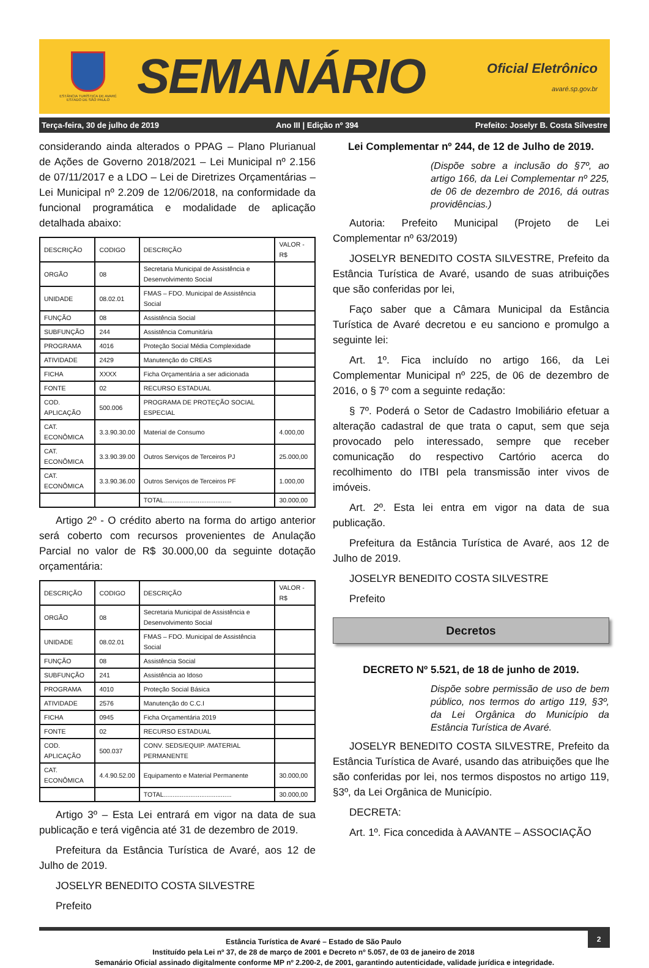ESTÂNCIA TURÍSTICA DE AVARÉ
ESTADO DE SÃO PAULO
SEMANÁRIO
Oficial Eletrônico
avaré.sp.gov.br
Terça-feira, 30 de julho de 2019 Ano III | Edição nº 394 Prefeito: Joselyr B. Costa Silvestre
considerando ainda alterados o PPAG – Plano Plurianual de Ações de Governo 2018/2021 – Lei Municipal nº 2.156 de 07/11/2017 e a LDO – Lei de Diretrizes Orçamentárias – Lei Municipal nº 2.209 de 12/06/2018, na conformidade da funcional programática e modalidade de aplicação detalhada abaixo:
| DESCRIÇÃO | CODIGO | DESCRIÇÃO | VALOR - R$ |
| ORGÃO | 08 | Secretaria Municipal de Assistência e Desenvolvimento Social | |
| UNIDADE | 08.02.01 | FMAS – FDO. Municipal de Assistência Social | |
| FUNÇÃO | 08 | Assistência Social | |
| SUBFUNÇÃO | 244 | Assistência Comunitária | |
| PROGRAMA | 4016 | Proteção Social Média Complexidade | |
| ATIVIDADE | 2429 | Manutenção do CREAS | |
| FICHA | XXXX | Ficha Orçamentária a ser adicionada | |
| FONTE | 02 | RECURSO ESTADUAL | |
| COD. APLICAÇÃO | 500.006 | PROGRAMA DE PROTEÇÃO SOCIAL ESPECIAL | |
| CAT. ECONÔMICA | 3.3.90.30.00 | Material de Consumo | 4.000,00 |
| CAT. ECONÔMICA | 3.3.90.39.00 | Outros Serviços de Terceiros PJ | 25.000,00 |
| CAT. ECONÔMICA | 3.3.90.36.00 | Outros Serviços de Terceiros PF | 1.000,00 |
| | | TOTAL...................................... | 30.000,00 |
Artigo 2º - O crédito aberto na forma do artigo anterior será coberto com recursos provenientes de Anulação Parcial no valor de R$ 30.000,00 da seguinte dotação orçamentária:
| DESCRIÇÃO | CODIGO | DESCRIÇÃO | VALOR - R$ |
| ORGÃO | 08 | Secretaria Municipal de Assistência e Desenvolvimento Social | |
| UNIDADE | 08.02.01 | FMAS – FDO. Municipal de Assistência Social | |
| FUNÇÃO | 08 | Assistência Social | |
| SUBFUNÇÃO | 241 | Assistência ao Idoso | |
| PROGRAMA | 4010 | Proteção Social Básica | |
| ATIVIDADE | 2576 | Manutenção do C.C.I | |
| FICHA | 0945 | Ficha Orçamentária 2019 | |
| FONTE | 02 | RECURSO ESTADUAL | |
| COD. APLICAÇÃO | 500.037 | CONV. SEDS/EQUIP. /MATERIAL PERMANENTE | |
| CAT. ECONÔMICA | 4.4.90.52.00 | Equipamento e Material Permanente | 30.000,00 |
| | | TOTAL...................................... | 30.000,00 |
Artigo 3º – Esta Lei entrará em vigor na data de sua publicação e terá vigência até 31 de dezembro de 2019.
Prefeitura da Estância Turística de Avaré, aos 12 de Julho de 2019.
JOSELYR BENEDITO COSTA SILVESTRE
Prefeito
Lei Complementar nº 244, de 12 de Julho de 2019.
(Dispõe sobre a inclusão do §7º, ao artigo 166, da Lei Complementar nº 225, de 06 de dezembro de 2016, dá outras providências.)
Autoria: Prefeito Municipal (Projeto de Lei Complementar nº 63/2019)
JOSELYR BENEDITO COSTA SILVESTRE, Prefeito da Estância Turística de Avaré, usando de suas atribuições que são conferidas por lei,
Faço saber que a Câmara Municipal da Estância Turística de Avaré decretou e eu sanciono e promulgo a seguinte lei:
Art. 1º. Fica incluído no artigo 166, da Lei Complementar Municipal nº 225, de 06 de dezembro de 2016, o § 7º com a seguinte redação:
§ 7º. Poderá o Setor de Cadastro Imobiliário efetuar a alteração cadastral de que trata o caput, sem que seja provocado pelo interessado, sempre que receber comunicação do respectivo Cartório acerca do recolhimento do ITBI pela transmissão inter vivos de imóveis.
Art. 2º. Esta lei entra em vigor na data de sua publicação.
Prefeitura da Estância Turística de Avaré, aos 12 de Julho de 2019.
JOSELYR BENEDITO COSTA SILVESTRE
Prefeito
Decretos
DECRETO Nº 5.521, de 18 de junho de 2019.
Dispõe sobre permissão de uso de bem público, nos termos do artigo 119, §3º, da Lei Orgânica do Município da Estância Turística de Avaré.
JOSELYR BENEDITO COSTA SILVESTRE, Prefeito da Estância Turística de Avaré, usando das atribuições que lhe são conferidas por lei, nos termos dispostos no artigo 119, §3º, da Lei Orgânica de Município.
DECRETA:
Art. 1º. Fica concedida à AAVANTE – ASSOCIAÇÃO
2
Estância Turística de Avaré – Estado de São Paulo
Instituído pela Lei nº 37, de 28 de março de 2001 e Decreto nº 5.057, de 03 de janeiro de 2018
Semanário Oficial assinado digitalmente conforme MP nº 2.200-2, de 2001, garantindo autenticidade, validade jurídica e integridade.